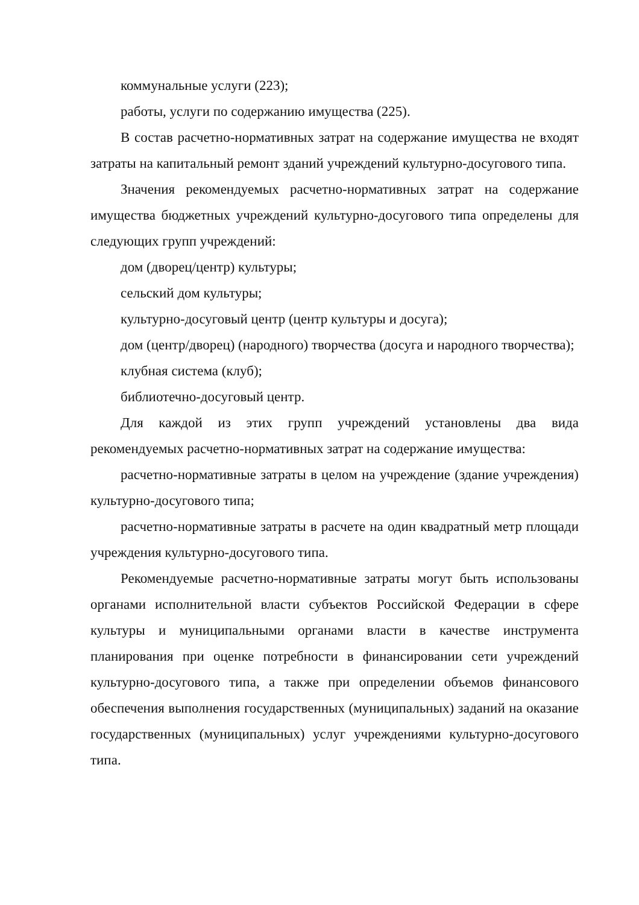коммунальные услуги (223);
работы, услуги по содержанию имущества (225).
В состав расчетно-нормативных затрат на содержание имущества не входят затраты на капитальный ремонт зданий учреждений культурно-досугового типа.
Значения рекомендуемых расчетно-нормативных затрат на содержание имущества бюджетных учреждений культурно-досугового типа определены для следующих групп учреждений:
дом (дворец/центр) культуры;
сельский дом культуры;
культурно-досуговый центр (центр культуры и досуга);
дом (центр/дворец) (народного) творчества (досуга и народного творчества);
клубная система (клуб);
библиотечно-досуговый центр.
Для каждой из этих групп учреждений установлены два вида рекомендуемых расчетно-нормативных затрат на содержание имущества:
расчетно-нормативные затраты в целом на учреждение (здание учреждения) культурно-досугового типа;
расчетно-нормативные затраты в расчете на один квадратный метр площади учреждения культурно-досугового типа.
Рекомендуемые расчетно-нормативные затраты могут быть использованы органами исполнительной власти субъектов Российской Федерации в сфере культуры и муниципальными органами власти в качестве инструмента планирования при оценке потребности в финансировании сети учреждений культурно-досугового типа, а также при определении объемов финансового обеспечения выполнения государственных (муниципальных) заданий на оказание государственных (муниципальных) услуг учреждениями культурно-досугового типа.